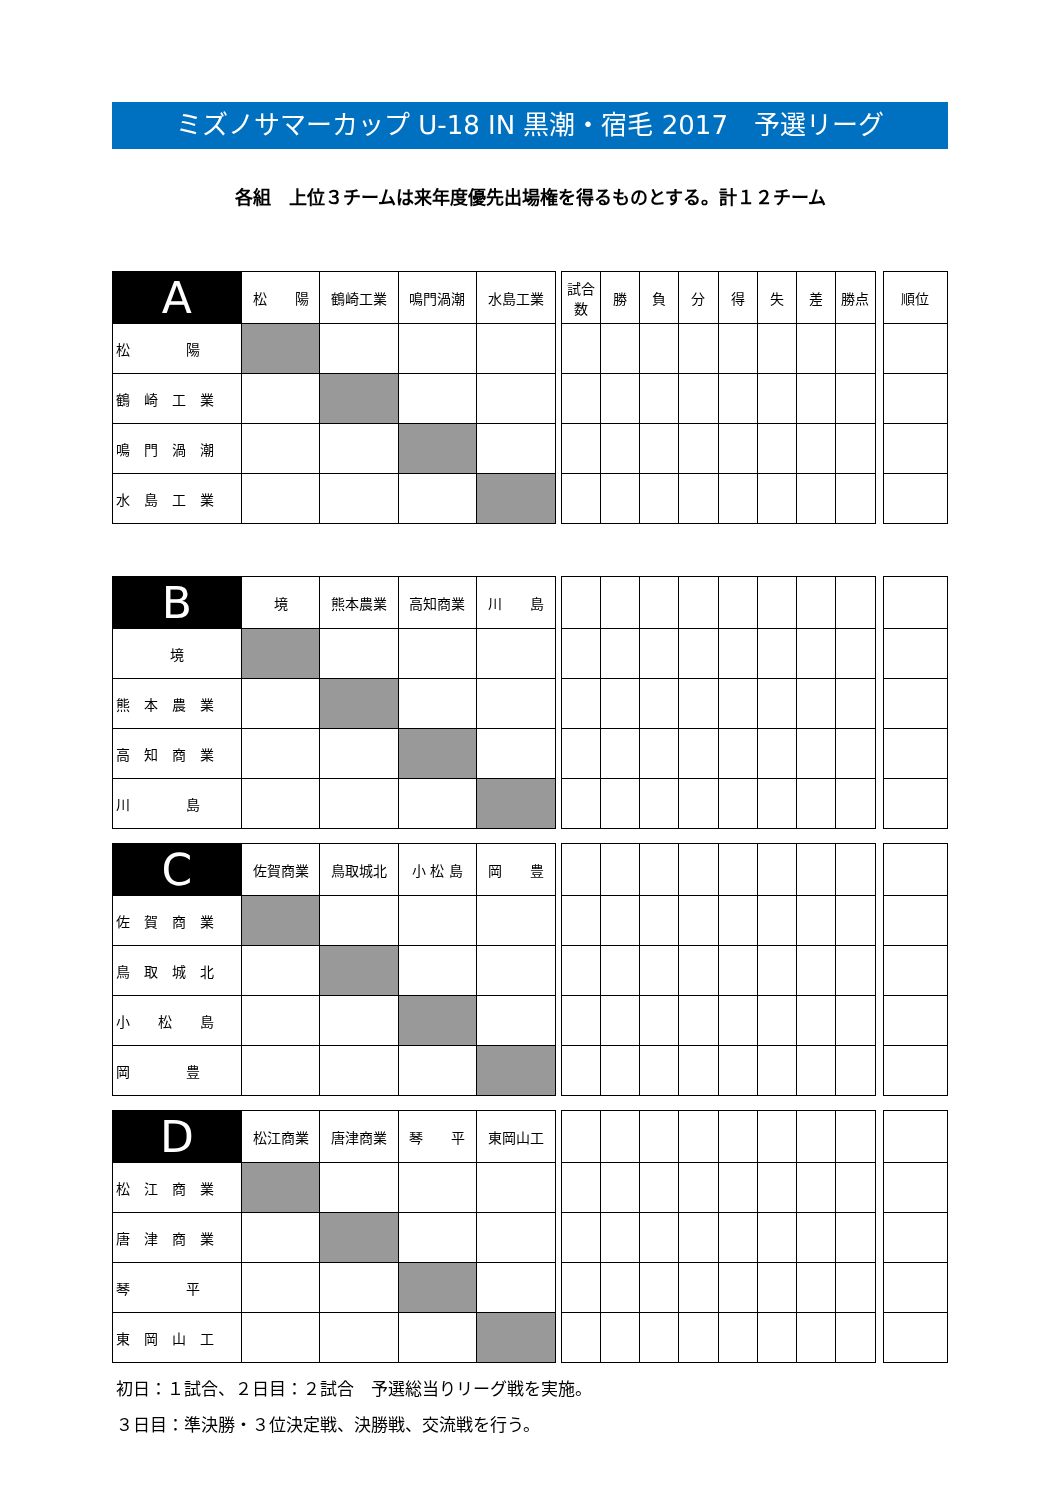ミズノサマーカップ U-18 IN 黒潮・宿毛 2017　予選リーグ
各組　上位３チームは来年度優先出場権を得るものとする。計１２チーム
| A | 松 陽 | 鶴崎工業 | 鳴門渦潮 | 水島工業 | | 試合数 | 勝 | 負 | 分 | 得 | 失 | 差 | 勝点 | | 順位 |
| 松 陽 | | | | | | | | | | | | | | | |
| 鶴 崎 工 業 | | | | | | | | | | | | | | | |
| 鳴 門 渦 潮 | | | | | | | | | | | | | | | |
| 水 島 工 業 | | | | | | | | | | | | | | | |
| B | 境 | 熊本農業 | 高知商業 | 川 島 | | | | | | | | | | | |
| 境 | | | | | | | | | | | | | | | |
| 熊 本 農 業 | | | | | | | | | | | | | | | |
| 高 知 商 業 | | | | | | | | | | | | | | | |
| 川 島 | | | | | | | | | | | | | | | |
| C | 佐賀商業 | 鳥取城北 | 小 松 島 | 岡 豊 | | | | | | | | | | | |
| 佐 賀 商 業 | | | | | | | | | | | | | | | |
| 鳥 取 城 北 | | | | | | | | | | | | | | | |
| 小 松 島 | | | | | | | | | | | | | | | |
| 岡 豊 | | | | | | | | | | | | | | | |
| D | 松江商業 | 唐津商業 | 琴 平 | 東岡山工 | | | | | | | | | | | |
| 松 江 商 業 | | | | | | | | | | | | | | | |
| 唐 津 商 業 | | | | | | | | | | | | | | | |
| 琴 平 | | | | | | | | | | | | | | | |
| 東 岡 山 工 | | | | | | | | | | | | | | | |
初日：１試合、２日目：２試合　予選総当りリーグ戦を実施。
３日目：準決勝・３位決定戦、決勝戦、交流戦を行う。